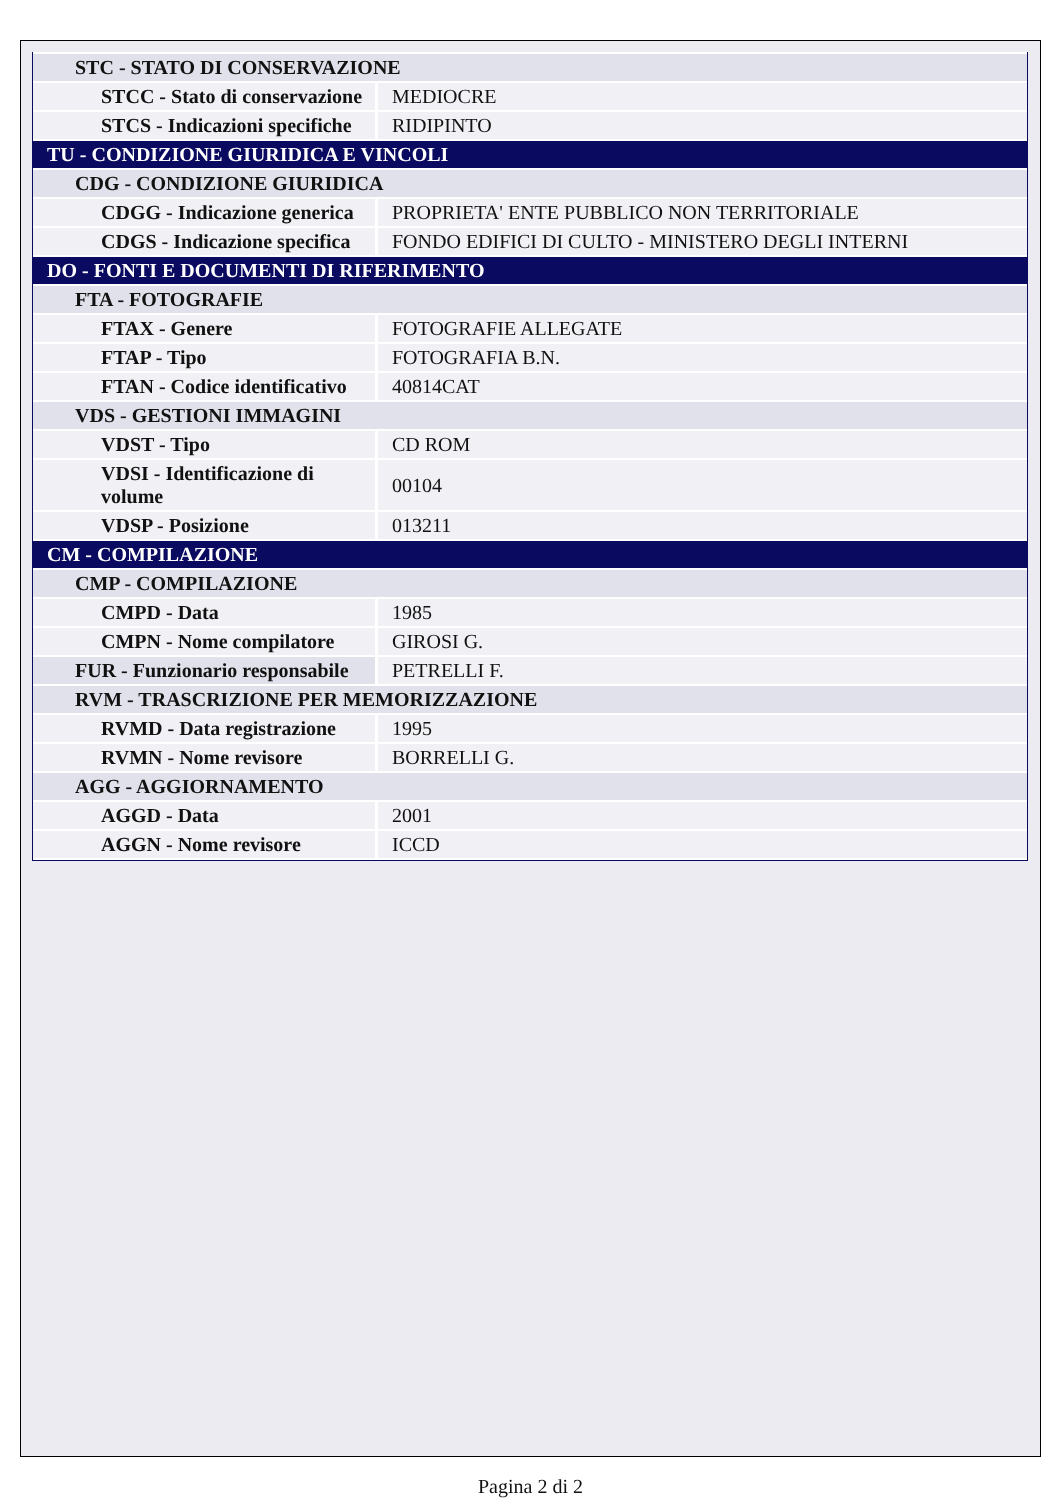| STC - STATO DI CONSERVAZIONE | |
| STCC - Stato di conservazione | MEDIOCRE |
| STCS - Indicazioni specifiche | RIDIPINTO |
| TU - CONDIZIONE GIURIDICA E VINCOLI | |
| CDG - CONDIZIONE GIURIDICA | |
| CDGG - Indicazione generica | PROPRIETA' ENTE PUBBLICO NON TERRITORIALE |
| CDGS - Indicazione specifica | FONDO EDIFICI DI CULTO - MINISTERO DEGLI INTERNI |
| DO - FONTI E DOCUMENTI DI RIFERIMENTO | |
| FTA - FOTOGRAFIE | |
| FTAX - Genere | FOTOGRAFIE ALLEGATE |
| FTAP - Tipo | FOTOGRAFIA B.N. |
| FTAN - Codice identificativo | 40814CAT |
| VDS - GESTIONI IMMAGINI | |
| VDST - Tipo | CD ROM |
| VDSI - Identificazione di volume | 00104 |
| VDSP - Posizione | 013211 |
| CM - COMPILAZIONE | |
| CMP - COMPILAZIONE | |
| CMPD - Data | 1985 |
| CMPN - Nome compilatore | GIROSI G. |
| FUR - Funzionario responsabile | PETRELLI F. |
| RVM - TRASCRIZIONE PER MEMORIZZAZIONE | |
| RVMD - Data registrazione | 1995 |
| RVMN - Nome revisore | BORRELLI G. |
| AGG - AGGIORNAMENTO | |
| AGGD - Data | 2001 |
| AGGN - Nome revisore | ICCD |
Pagina 2 di 2